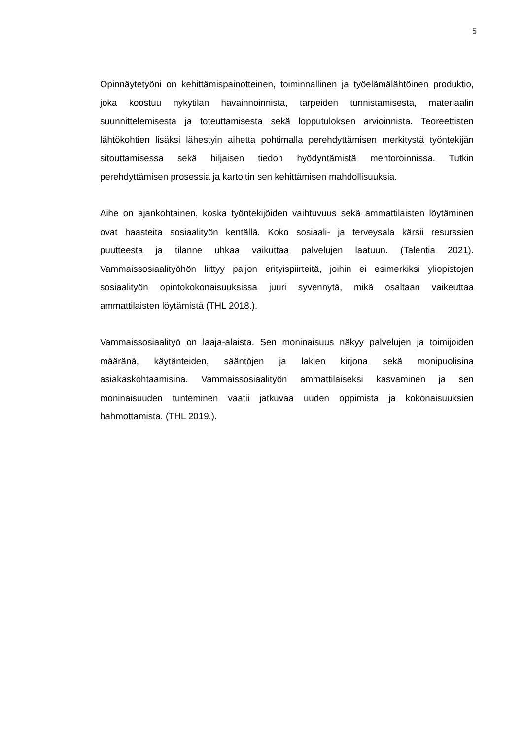5
Opinnäytetyöni on kehittämispainotteinen, toiminnallinen ja työelämälähtöinen produktio, joka koostuu nykytilan havainnoinnista, tarpeiden tunnistamisesta, materiaalin suunnittelemisesta ja toteuttamisesta sekä lopputuloksen arvioinnista. Teoreettisten lähtökohtien lisäksi lähestyin aihetta pohtimalla perehdyttämisen merkitystä työntekijän sitouttamisessa sekä hiljaisen tiedon hyödyntämistä mentoroinnissa. Tutkin perehdyttämisen prosessia ja kartoitin sen kehittämisen mahdollisuuksia.
Aihe on ajankohtainen, koska työntekijöiden vaihtuvuus sekä ammattilaisten löytäminen ovat haasteita sosiaalityön kentällä. Koko sosiaali- ja terveysala kärsii resurssien puutteesta ja tilanne uhkaa vaikuttaa palvelujen laatuun. (Talentia 2021). Vammaissosiaalityöhön liittyy paljon erityispiirteitä, joihin ei esimerkiksi yliopistojen sosiaalityön opintokokonaisuuksissa juuri syvennytä, mikä osaltaan vaikeuttaa ammattilaisten löytämistä (THL 2018.).
Vammaissosiaalityö on laaja-alaista. Sen moninaisuus näkyy palvelujen ja toimijoiden määränä, käytänteiden, sääntöjen ja lakien kirjona sekä monipuolisina asiakaskohtaamisina. Vammaissosiaalityön ammattilaiseksi kasvaminen ja sen moninaisuuden tunteminen vaatii jatkuvaa uuden oppimista ja kokonaisuuksien hahmottamista. (THL 2019.).